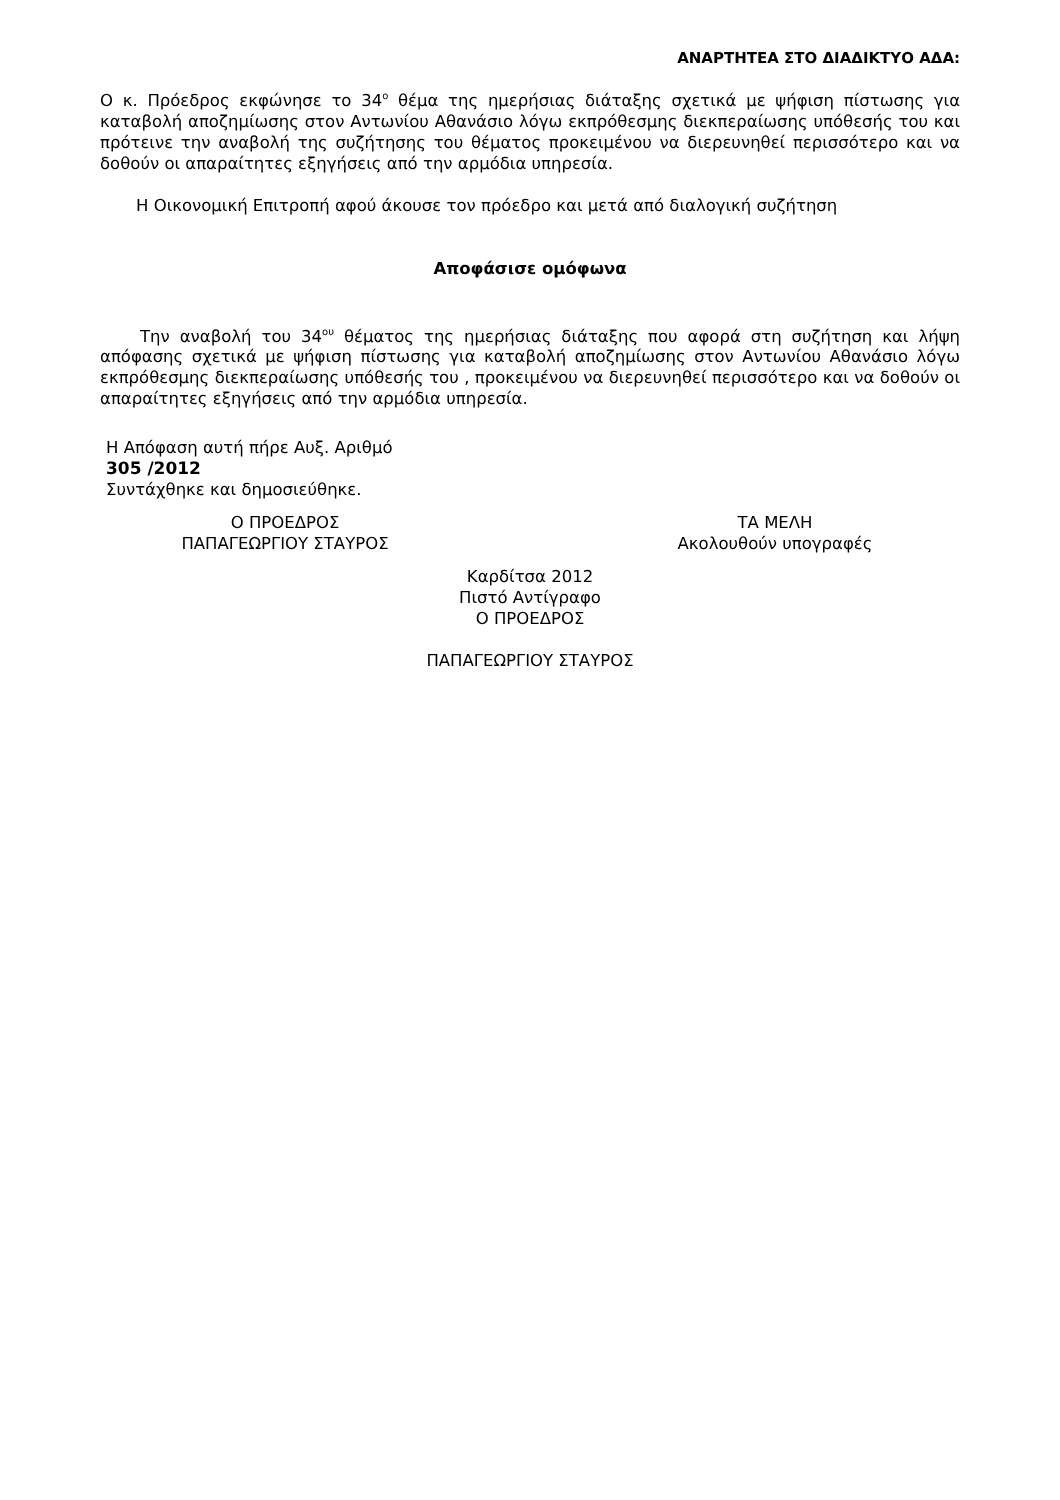ΑΝΑΡΤΗΤΕΑ ΣΤΟ ΔΙΑΔΙΚΤΥΟ ΑΔΑ:
Ο κ. Πρόεδρος εκφώνησε το 34<sup>ο</sup> θέμα της ημερήσιας διάταξης σχετικά με ψήφιση πίστωσης για καταβολή αποζημίωσης στον Αντωνίου Αθανάσιο λόγω εκπρόθεσμης διεκπεραίωσης υπόθεσής του και πρότεινε την αναβολή της συζήτησης του θέματος προκειμένου να διερευνηθεί περισσότερο και να δοθούν οι απαραίτητες εξηγήσεις από την αρμόδια υπηρεσία.
Η Οικονομική Επιτροπή αφού άκουσε τον πρόεδρο και μετά από διαλογική συζήτηση
Αποφάσισε ομόφωνα
Την αναβολή του 34<sup>ου</sup> θέματος της ημερήσιας διάταξης που αφορά στη συζήτηση και λήψη απόφασης σχετικά με ψήφιση πίστωσης για καταβολή αποζημίωσης στον Αντωνίου Αθανάσιο λόγω εκπρόθεσμης διεκπεραίωσης υπόθεσής του , προκειμένου να διερευνηθεί περισσότερο και να δοθούν οι απαραίτητες εξηγήσεις από την αρμόδια υπηρεσία.
Η Απόφαση αυτή πήρε Αυξ. Αριθμό
305 /2012
Συντάχθηκε και δημοσιεύθηκε.
Ο ΠΡΟΕΔΡΟΣ
ΠΑΠΑΓΕΩΡΓΙΟΥ ΣΤΑΥΡΟΣ
ΤΑ ΜΕΛΗ
Ακολουθούν υπογραφές
Καρδίτσα 2012
Πιστό Αντίγραφο
Ο ΠΡΟΕΔΡΟΣ
ΠΑΠΑΓΕΩΡΓΙΟΥ ΣΤΑΥΡΟΣ